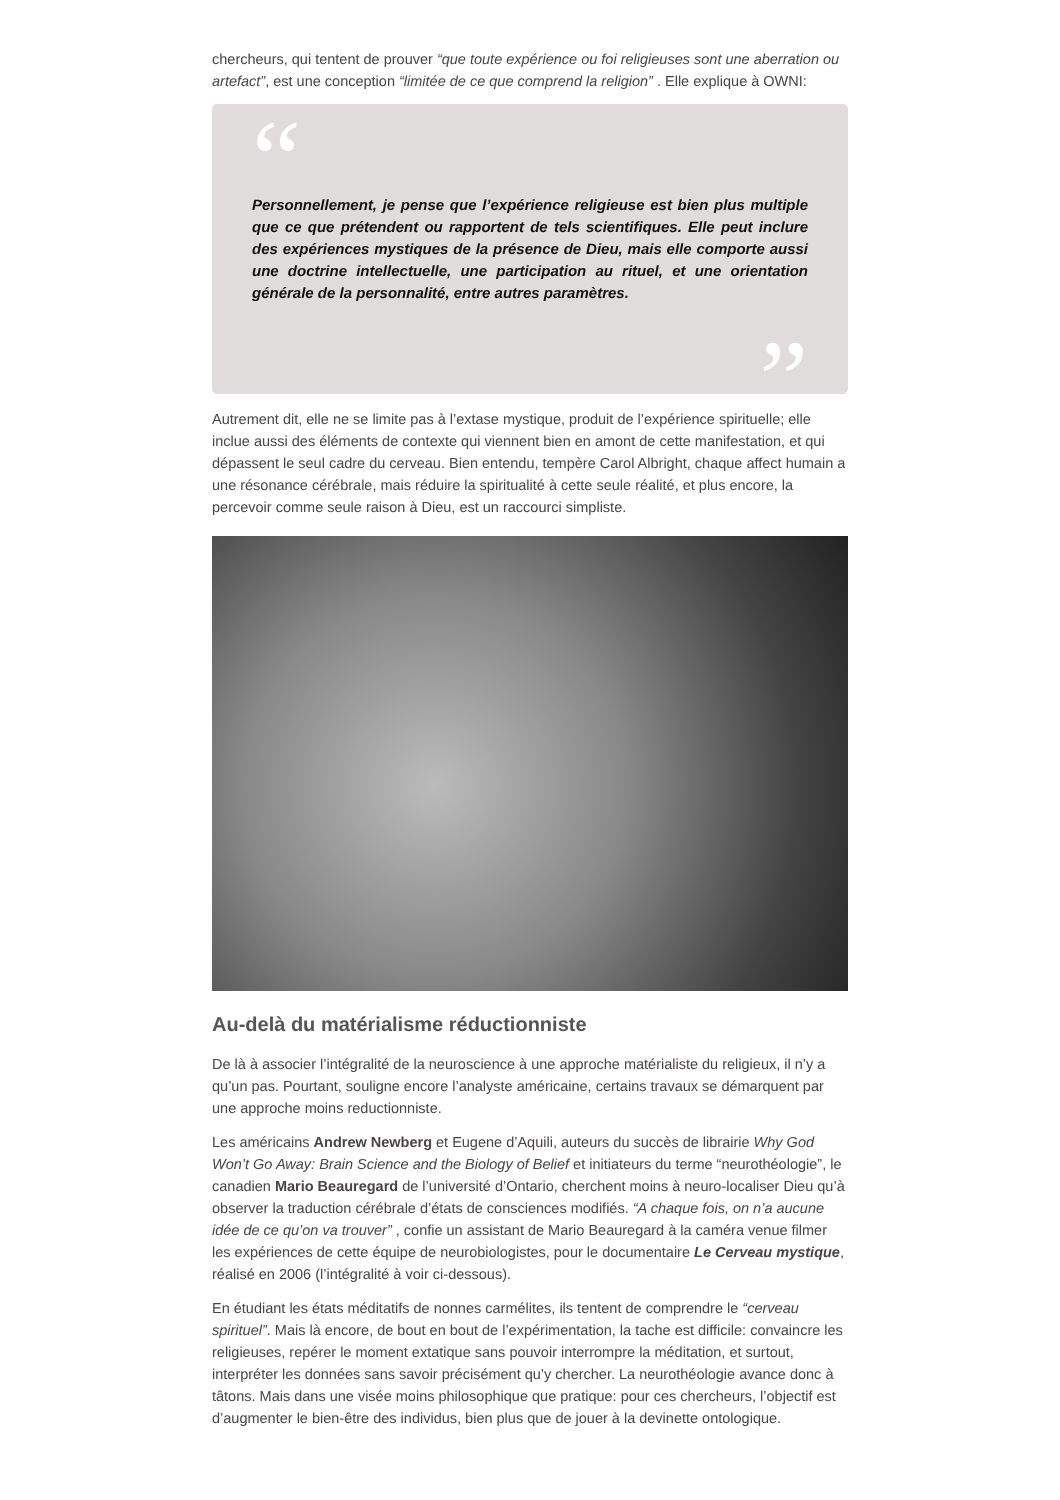chercheurs, qui tentent de prouver “que toute expérience ou foi religieuses sont une aberration ou artefact”, est une conception “limitée de ce que comprend la religion” . Elle explique à OWNI:
“
Personnellement, je pense que l’expérience religieuse est bien plus multiple que ce que prétendent ou rapportent de tels scientifiques. Elle peut inclure des expériences mystiques de la présence de Dieu, mais elle comporte aussi une doctrine intellectuelle, une participation au rituel, et une orientation générale de la personnalité, entre autres paramètres.
”
Autrement dit, elle ne se limite pas à l’extase mystique, produit de l’expérience spirituelle; elle inclue aussi des éléments de contexte qui viennent bien en amont de cette manifestation, et qui dépassent le seul cadre du cerveau. Bien entendu, tempère Carol Albright, chaque affect humain a une résonance cérébrale, mais réduire la spiritualité à cette seule réalité, et plus encore, la percevoir comme seule raison à Dieu, est un raccourci simpliste.
Au-delà du matérialisme réductionniste
De là à associer l’intégralité de la neuroscience à une approche matérialiste du religieux, il n’y a qu’un pas. Pourtant, souligne encore l’analyste américaine, certains travaux se démarquent par une approche moins reductionniste.
Les américains Andrew Newberg et Eugene d’Aquili, auteurs du succès de librairie Why God Won’t Go Away: Brain Science and the Biology of Belief et initiateurs du terme “neurothéologie”, le canadien Mario Beauregard de l’université d’Ontario, cherchent moins à neuro-localiser Dieu qu’à observer la traduction cérébrale d’états de consciences modifiés. “A chaque fois, on n’a aucune idée de ce qu’on va trouver” , confie un assistant de Mario Beauregard à la caméra venue filmer les expériences de cette équipe de neurobiologistes, pour le documentaire Le Cerveau mystique, réalisé en 2006 (l’intégralité à voir ci-dessous).
En étudiant les états méditatifs de nonnes carmélites, ils tentent de comprendre le “cerveau spirituel”. Mais là encore, de bout en bout de l’expérimentation, la tache est difficile: convaincre les religieuses, repérer le moment extatique sans pouvoir interrompre la méditation, et surtout, interpréter les données sans savoir précisément qu’y chercher. La neurothéologie avance donc à tâtons. Mais dans une visée moins philosophique que pratique: pour ces chercheurs, l’objectif est d’augmenter le bien-être des individus, bien plus que de jouer à la devinette ontologique.